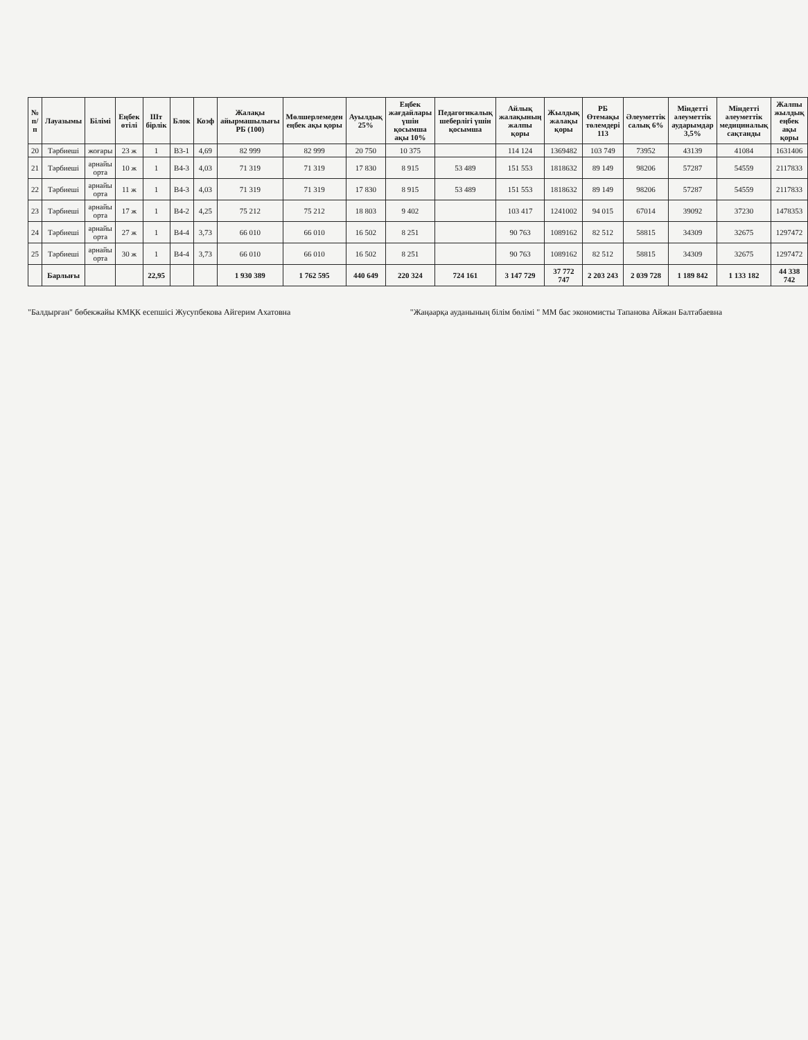| № п/п | Лауазымы | Білімі | Еңбек өтілі | Шт бірлік | Блок | Коэф | Жалақы айырмашылығы РБ (100) | Мөлшерлемеден еңбек ақы қоры | Ауылдық 25% | Еңбек жағдайлары үшін қосымша ақы 10% | Педагогикалық шеберлігі үшін қосымша | Айлық жалақының жалпы қоры | Жылдық жалақы қоры | РБ Өтемақы төлемдері 113 | Әлеуметтік салық 6% | Міндетті әлеуметтік аударымдар 3,5% | Міндетті әлеуметтік медициналық сақтанды | Жалпы жылдық еңбек ақы қоры |
| --- | --- | --- | --- | --- | --- | --- | --- | --- | --- | --- | --- | --- | --- | --- | --- | --- | --- | --- |
| 20 | Тәрбиеші | жоғары | 23 ж | 1 | В3-1 | 4,69 | 82 999 | 82 999 | 20 750 | 10 375 | | 114 124 | 1369482 | 103 749 | 73952 | 43139 | 41084 | 1631406 |
| 21 | Тәрбиеші | арнайы орта | 10 ж | 1 | В4-3 | 4,03 | 71 319 | 71 319 | 17 830 | 8 915 | 53 489 | 151 553 | 1818632 | 89 149 | 98206 | 57287 | 54559 | 2117833 |
| 22 | Тәрбиеші | арнайы орта | 11 ж | 1 | В4-3 | 4,03 | 71 319 | 71 319 | 17 830 | 8 915 | 53 489 | 151 553 | 1818632 | 89 149 | 98206 | 57287 | 54559 | 2117833 |
| 23 | Тәрбиеші | арнайы орта | 17 ж | 1 | В4-2 | 4,25 | 75 212 | 75 212 | 18 803 | 9 402 | | 103 417 | 1241002 | 94 015 | 67014 | 39092 | 37230 | 1478353 |
| 24 | Тәрбиеші | арнайы орта | 27 ж | 1 | В4-4 | 3,73 | 66 010 | 66 010 | 16 502 | 8 251 | | 90 763 | 1089162 | 82 512 | 58815 | 34309 | 32675 | 1297472 |
| 25 | Тәрбиеші | арнайы орта | 30 ж | 1 | В4-4 | 3,73 | 66 010 | 66 010 | 16 502 | 8 251 | | 90 763 | 1089162 | 82 512 | 58815 | 34309 | 32675 | 1297472 |
| | Барлығы | | | 22,95 | | | 1 930 389 | 1 762 595 | 440 649 | 220 324 | 724 161 | 3 147 729 | 37 772 747 | 2 203 243 | 2 039 728 | 1 189 842 | 1 133 182 | 44 338 742 |
"Балдырған" бөбекжайы КМҚК есепшісі Жусупбекова Айгерим Ахатовна
"Жаңаарқа ауданының білім бөлімі " ММ бас экономисты Тапанова Айжан Балтабаевна